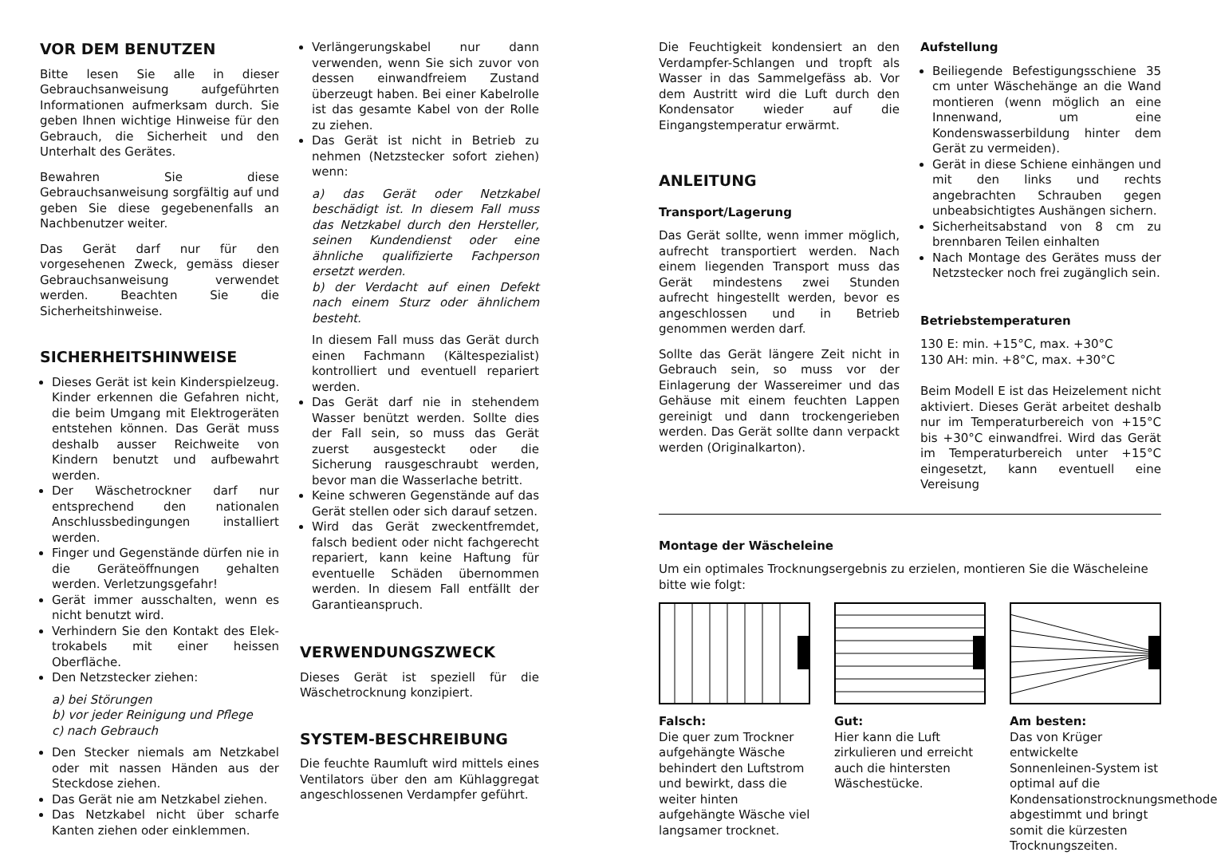VOR DEM BENUTZEN
Bitte lesen Sie alle in dieser Gebrauchsanweisung aufgeführten Informationen aufmerksam durch. Sie geben Ihnen wichtige Hinweise für den Gebrauch, die Sicherheit und den Unterhalt des Gerätes.
Bewahren Sie diese Gebrauchsanweisung sorgfältig auf und geben Sie diese gegebenenfalls an Nachbenutzer weiter.
Das Gerät darf nur für den vorgesehenen Zweck, gemäss dieser Gebrauchsanweisung verwendet werden. Beachten Sie die Sicherheitshinweise.
SICHERHEITSHINWEISE
Dieses Gerät ist kein Kinderspielzeug. Kinder erkennen die Gefahren nicht, die beim Umgang mit Elektrogeräten entstehen können. Das Gerät muss deshalb ausser Reichweite von Kindern benutzt und aufbewahrt werden.
Der Wäschetrockner darf nur entsprechend den nationalen Anschlussbedingungen installiert werden.
Finger und Gegenstände dürfen nie in die Geräteöffnungen gehalten werden. Verletzungsgefahr!
Gerät immer ausschalten, wenn es nicht benutzt wird.
Verhindern Sie den Kontakt des Elek-trokabels mit einer heissen Oberfläche.
Den Netzstecker ziehen:
a) bei Störungen
b) vor jeder Reinigung und Pflege
c) nach Gebrauch
Den Stecker niemals am Netzkabel oder mit nassen Händen aus der Steckdose ziehen.
Das Gerät nie am Netzkabel ziehen.
Das Netzkabel nicht über scharfe Kanten ziehen oder einklemmen.
Verlängerungskabel nur dann verwenden, wenn Sie sich zuvor von dessen einwandfreiem Zustand überzeugt haben. Bei einer Kabelrolle ist das gesamte Kabel von der Rolle zu ziehen.
Das Gerät ist nicht in Betrieb zu nehmen (Netzstecker sofort ziehen) wenn:
a) das Gerät oder Netzkabel beschädigt ist. In diesem Fall muss das Netzkabel durch den Hersteller, seinen Kundendienst oder eine ähnliche qualifizierte Fachperson ersetzt werden.
b) der Verdacht auf einen Defekt nach einem Sturz oder ähnlichem besteht.
In diesem Fall muss das Gerät durch einen Fachmann (Kältespezialist) kontrolliert und eventuell repariert werden.
Das Gerät darf nie in stehendem Wasser benützt werden. Sollte dies der Fall sein, so muss das Gerät zuerst ausgesteckt oder die Sicherung rausgeschraubt werden, bevor man die Wasserlache betritt.
Keine schweren Gegenstände auf das Gerät stellen oder sich darauf setzen.
Wird das Gerät zweckentfremdet, falsch bedient oder nicht fachgerecht repariert, kann keine Haftung für eventuelle Schäden übernommen werden. In diesem Fall entfällt der Garantieanspruch.
VERWENDUNGSZWECK
Dieses Gerät ist speziell für die Wäschetrocknung konzipiert.
SYSTEM-BESCHREIBUNG
Die feuchte Raumluft wird mittels eines Ventilators über den am Kühlaggregat angeschlossenen Verdampfer geführt.
Die Feuchtigkeit kondensiert an den Verdampfer-Schlangen und tropft als Wasser in das Sammelgefäss ab. Vor dem Austritt wird die Luft durch den Kondensator wieder auf die Eingangstemperatur erwärmt.
ANLEITUNG
Transport/Lagerung
Das Gerät sollte, wenn immer möglich, aufrecht transportiert werden. Nach einem liegenden Transport muss das Gerät mindestens zwei Stunden aufrecht hingestellt werden, bevor es angeschlossen und in Betrieb genommen werden darf.
Sollte das Gerät längere Zeit nicht in Gebrauch sein, so muss vor der Einlagerung der Wassereimer und das Gehäuse mit einem feuchten Lappen gereinigt und dann trockengerieben werden. Das Gerät sollte dann verpackt werden (Originalkarton).
Aufstellung
Beiliegende Befestigungsschiene 35 cm unter Wäschehänge an die Wand montieren (wenn möglich an eine Innenwand, um eine Kondenswasserbildung hinter dem Gerät zu vermeiden).
Gerät in diese Schiene einhängen und mit den links und rechts angebrachten Schrauben gegen unbeabsichtigtes Aushängen sichern.
Sicherheitsabstand von 8 cm zu brennbaren Teilen einhalten
Nach Montage des Gerätes muss der Netzstecker noch frei zugänglich sein.
Betriebstemperaturen
130 E: min. +15°C, max. +30°C
130 AH: min. +8°C, max. +30°C
Beim Modell E ist das Heizelement nicht aktiviert. Dieses Gerät arbeitet deshalb nur im Temperaturbereich von +15°C bis +30°C einwandfrei. Wird das Gerät im Temperaturbereich unter +15°C eingesetzt, kann eventuell eine Vereisung
Montage der Wäscheleine
Um ein optimales Trocknungsergebnis zu erzielen, montieren Sie die Wäscheleine bitte wie folgt:
Falsch:
Die quer zum Trockner aufgehängte Wäsche behindert den Luftstrom und bewirkt, dass die weiter hinten aufgehängte Wäsche viel langsamer trocknet.
Gut:
Hier kann die Luft zirkulieren und erreicht auch die hintersten Wäschestücke.
Am besten:
Das von Krüger entwickelte Sonnenleinen-System ist optimal auf die Kondensationstrocknungsmethode abgestimmt und bringt somit die kürzesten Trocknungszeiten.